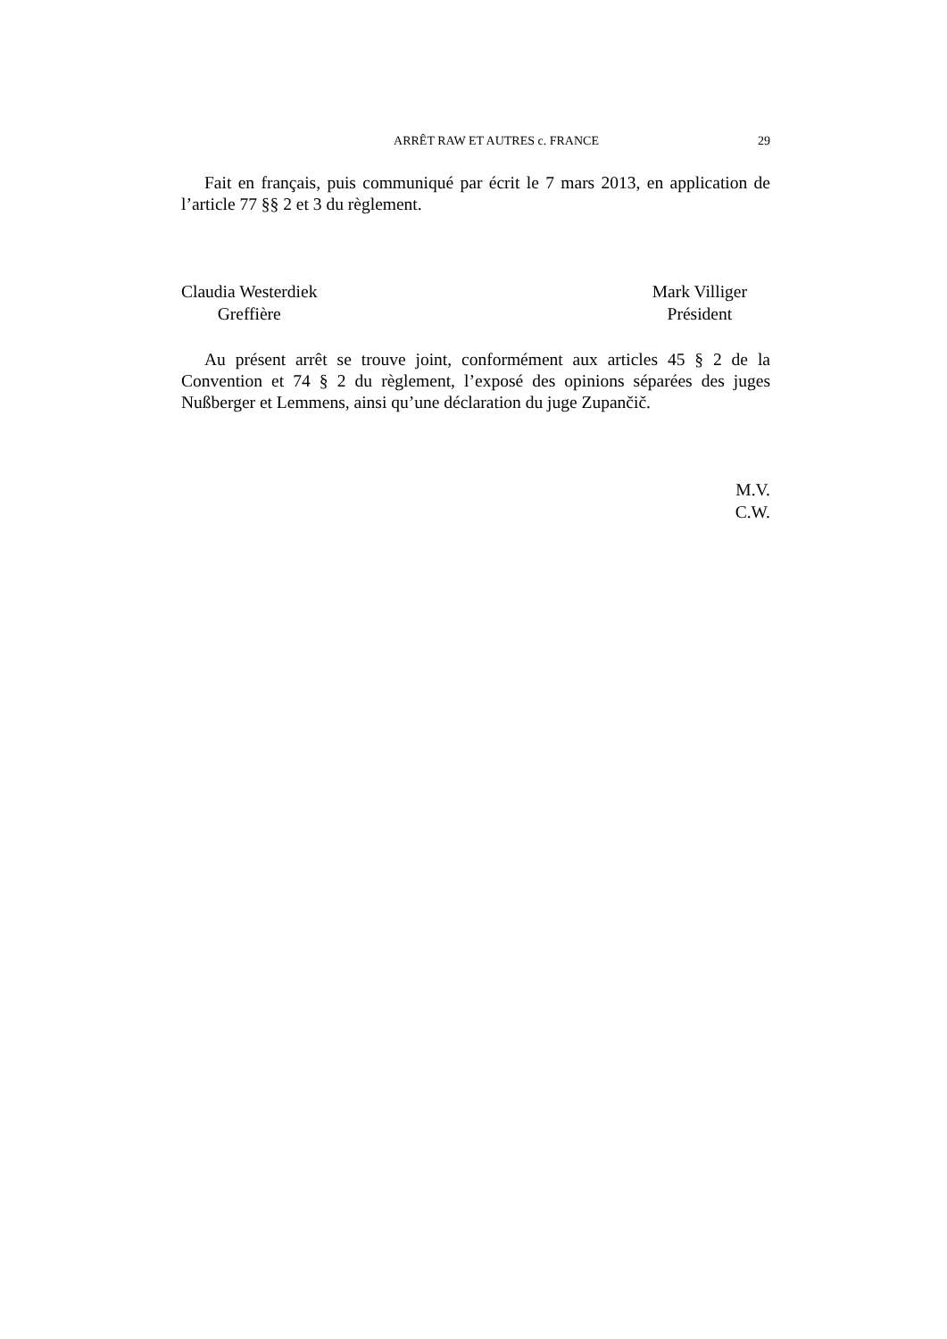ARRÊT RAW ET AUTRES c. FRANCE 29
Fait en français, puis communiqué par écrit le 7 mars 2013, en application de l’article 77 §§ 2 et 3 du règlement.
Claudia Westerdiek
Greffière
Mark Villiger
Président
Au présent arrêt se trouve joint, conformément aux articles 45 § 2 de la Convention et 74 § 2 du règlement, l’exposé des opinions séparées des juges Nußberger et Lemmens, ainsi qu’une déclaration du juge Zupančič.
M.V.
C.W.